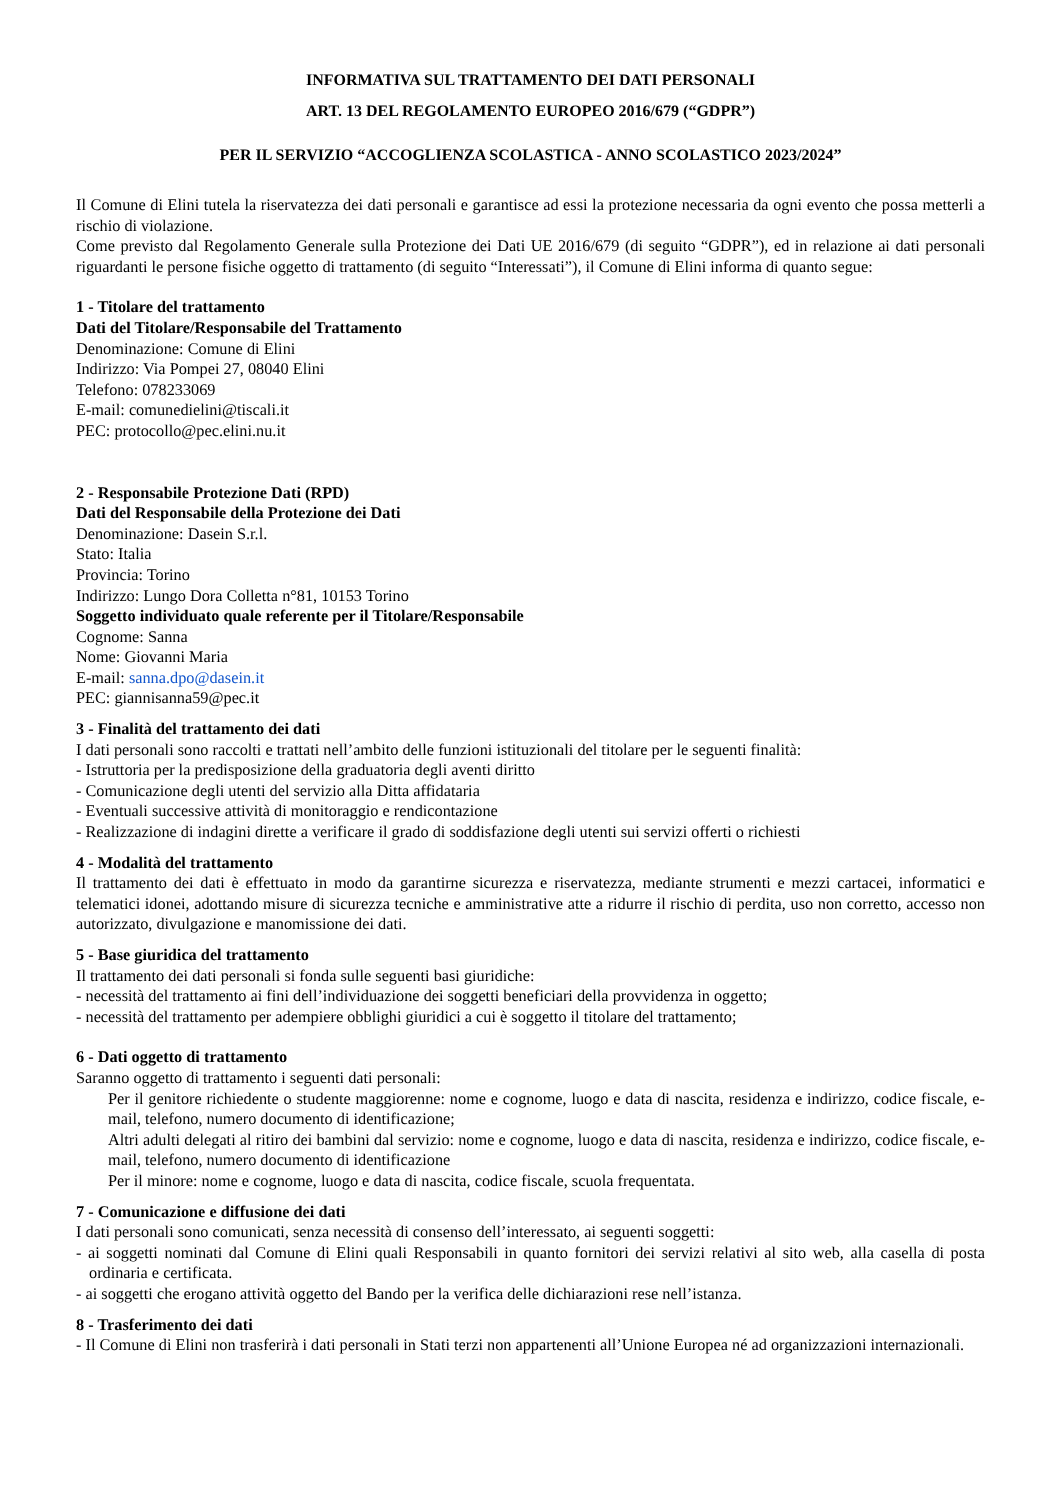INFORMATIVA SUL TRATTAMENTO DEI DATI PERSONALI
ART. 13 DEL REGOLAMENTO EUROPEO 2016/679 (“GDPR”)
PER IL SERVIZIO “ACCOGLIENZA SCOLASTICA - ANNO SCOLASTICO 2023/2024”
Il Comune di Elini tutela la riservatezza dei dati personali e garantisce ad essi la protezione necessaria da ogni evento che possa metterli a rischio di violazione.
Come previsto dal Regolamento Generale sulla Protezione dei Dati UE 2016/679 (di seguito “GDPR”), ed in relazione ai dati personali riguardanti le persone fisiche oggetto di trattamento (di seguito “Interessati”), il Comune di Elini informa di quanto segue:
1 - Titolare del trattamento
Dati del Titolare/Responsabile del Trattamento
Denominazione: Comune di Elini
Indirizzo: Via Pompei 27, 08040 Elini
Telefono: 078233069
E-mail: comunedielini@tiscali.it
PEC: protocollo@pec.elini.nu.it
2 - Responsabile Protezione Dati (RPD)
Dati del Responsabile della Protezione dei Dati
Denominazione: Dasein S.r.l.
Stato: Italia
Provincia: Torino
Indirizzo: Lungo Dora Colletta n°81, 10153 Torino
Soggetto individuato quale referente per il Titolare/Responsabile
Cognome: Sanna
Nome: Giovanni Maria
E-mail: sanna.dpo@dasein.it
PEC: giannisanna59@pec.it
3 - Finalità del trattamento dei dati
I dati personali sono raccolti e trattati nell’ambito delle funzioni istituzionali del titolare per le seguenti finalità:
- Istruttoria per la predisposizione della graduatoria degli aventi diritto
- Comunicazione degli utenti del servizio alla Ditta affidataria
- Eventuali successive attività di monitoraggio e rendicontazione
- Realizzazione di indagini dirette a verificare il grado di soddisfazione degli utenti sui servizi offerti o richiesti
4 - Modalità del trattamento
Il trattamento dei dati è effettuato in modo da garantirne sicurezza e riservatezza, mediante strumenti e mezzi cartacei, informatici e telematici idonei, adottando misure di sicurezza tecniche e amministrative atte a ridurre il rischio di perdita, uso non corretto, accesso non autorizzato, divulgazione e manomissione dei dati.
5 - Base giuridica del trattamento
Il trattamento dei dati personali si fonda sulle seguenti basi giuridiche:
- necessità del trattamento ai fini dell’individuazione dei soggetti beneficiari della provvidenza in oggetto;
- necessità del trattamento per adempiere obblighi giuridici a cui è soggetto il titolare del trattamento;
6 - Dati oggetto di trattamento
Saranno oggetto di trattamento i seguenti dati personali:
Per il genitore richiedente o studente maggiorenne: nome e cognome, luogo e data di nascita, residenza e indirizzo, codice fiscale, e-mail, telefono, numero documento di identificazione;
Altri adulti delegati al ritiro dei bambini dal servizio: nome e cognome, luogo e data di nascita, residenza e indirizzo, codice fiscale, e-mail, telefono, numero documento di identificazione
Per il minore: nome e cognome, luogo e data di nascita, codice fiscale, scuola frequentata.
7 - Comunicazione e diffusione dei dati
I dati personali sono comunicati, senza necessità di consenso dell’interessato, ai seguenti soggetti:
- ai soggetti nominati dal Comune di Elini quali Responsabili in quanto fornitori dei servizi relativi al sito web, alla casella di posta ordinaria e certificata.
- ai soggetti che erogano attività oggetto del Bando per la verifica delle dichiarazioni rese nell’istanza.
8 - Trasferimento dei dati
- Il Comune di Elini non trasferirà i dati personali in Stati terzi non appartenenti all’Unione Europea né ad organizzazioni internazionali.